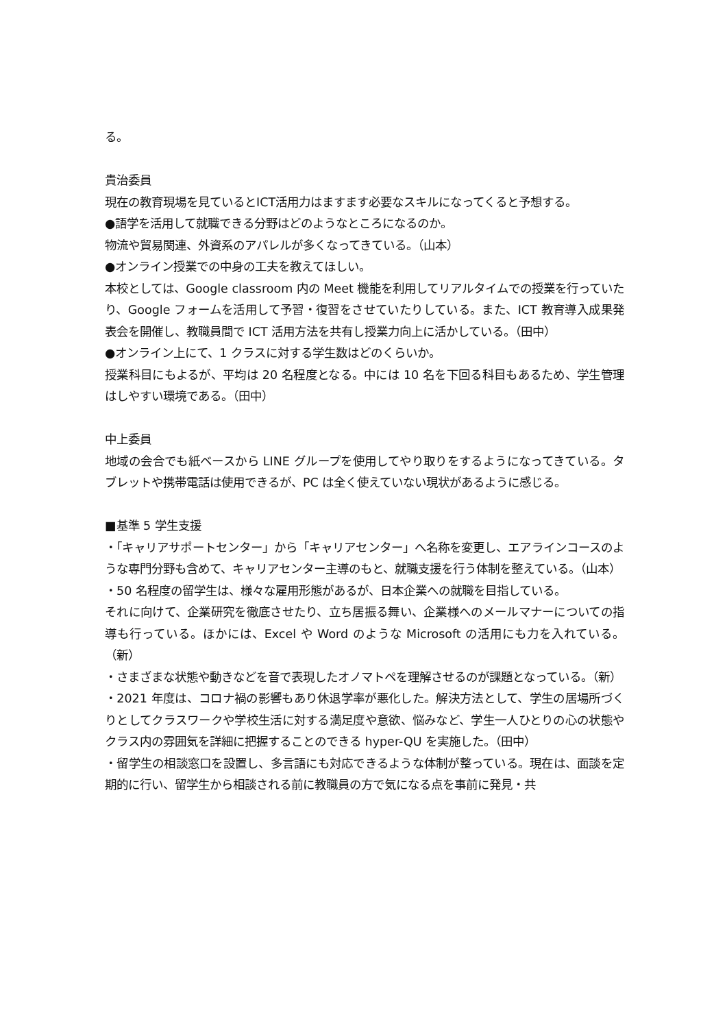る。
貴治委員
現在の教育現場を見ているとICT活用力はますます必要なスキルになってくると予想する。
●語学を活用して就職できる分野はどのようなところになるのか。
物流や貿易関連、外資系のアパレルが多くなってきている。（山本）
●オンライン授業での中身の工夫を教えてほしい。
本校としては、Google classroom 内の Meet 機能を利用してリアルタイムでの授業を行っていたり、Google フォームを活用して予習・復習をさせていたりしている。また、ICT 教育導入成果発表会を開催し、教職員間で ICT 活用方法を共有し授業力向上に活かしている。（田中）
●オンライン上にて、1 クラスに対する学生数はどのくらいか。
授業科目にもよるが、平均は 20 名程度となる。中には 10 名を下回る科目もあるため、学生管理はしやすい環境である。（田中）
中上委員
地域の会合でも紙ベースから LINE グループを使用してやり取りをするようになってきている。タブレットや携帯電話は使用できるが、PC は全く使えていない現状があるように感じる。
■基準 5 学生支援
・「キャリアサポートセンター」から「キャリアセンター」へ名称を変更し、エアラインコースのような専門分野も含めて、キャリアセンター主導のもと、就職支援を行う体制を整えている。（山本）
・50 名程度の留学生は、様々な雇用形態があるが、日本企業への就職を目指している。
それに向けて、企業研究を徹底させたり、立ち居振る舞い、企業様へのメールマナーについての指導も行っている。ほかには、Excel や Word のような Microsoft の活用にも力を入れている。（新）
・さまざまな状態や動きなどを音で表現したオノマトペを理解させるのが課題となっている。（新）
・2021 年度は、コロナ禍の影響もあり休退学率が悪化した。解決方法として、学生の居場所づくりとしてクラスワークや学校生活に対する満足度や意欲、悩みなど、学生一人ひとりの心の状態やクラス内の雰囲気を詳細に把握することのできる hyper-QU を実施した。（田中）
・留学生の相談窓口を設置し、多言語にも対応できるような体制が整っている。現在は、面談を定期的に行い、留学生から相談される前に教職員の方で気になる点を事前に発見・共